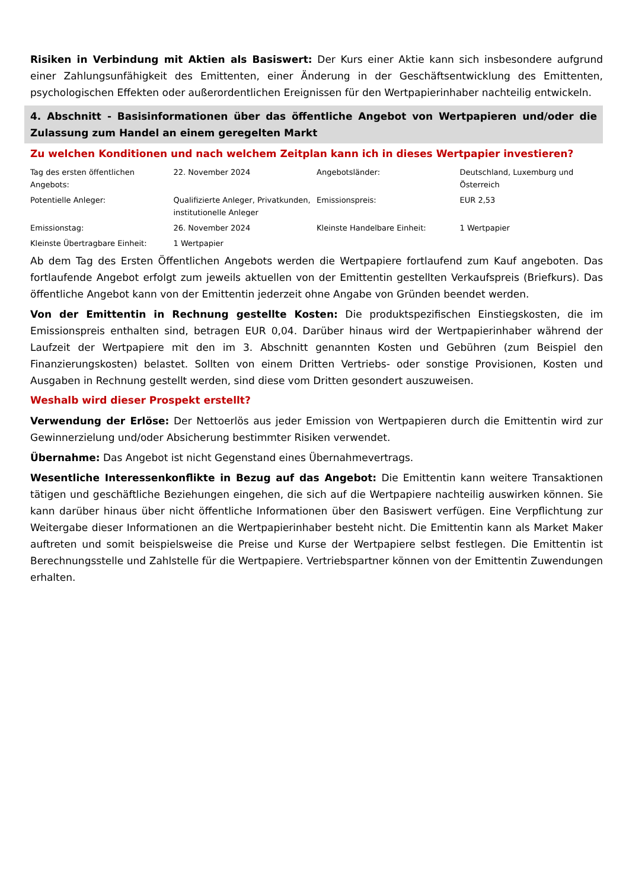Risiken in Verbindung mit Aktien als Basiswert: Der Kurs einer Aktie kann sich insbesondere aufgrund einer Zahlungsunfähigkeit des Emittenten, einer Änderung in der Geschäftsentwicklung des Emittenten, psychologischen Effekten oder außerordentlichen Ereignissen für den Wertpapierinhaber nachteilig entwickeln.
4. Abschnitt - Basisinformationen über das öffentliche Angebot von Wertpapieren und/oder die Zulassung zum Handel an einem geregelten Markt
Zu welchen Konditionen und nach welchem Zeitplan kann ich in dieses Wertpapier investieren?
| Tag des ersten öffentlichen Angebots: | 22. November 2024 | Angebotsländer: | Deutschland, Luxemburg und Österreich |
| Potentielle Anleger: | Qualifizierte Anleger, Privatkunden, institutionelle Anleger | Emissionspreis: | EUR 2,53 |
| Emissionstag: | 26. November 2024 | Kleinste Handelbare Einheit: | 1 Wertpapier |
| Kleinste Übertragbare Einheit: | 1 Wertpapier | | |
Ab dem Tag des Ersten Öffentlichen Angebots werden die Wertpapiere fortlaufend zum Kauf angeboten. Das fortlaufende Angebot erfolgt zum jeweils aktuellen von der Emittentin gestellten Verkaufspreis (Briefkurs). Das öffentliche Angebot kann von der Emittentin jederzeit ohne Angabe von Gründen beendet werden.
Von der Emittentin in Rechnung gestellte Kosten: Die produktspezifischen Einstiegskosten, die im Emissionspreis enthalten sind, betragen EUR 0,04. Darüber hinaus wird der Wertpapierinhaber während der Laufzeit der Wertpapiere mit den im 3. Abschnitt genannten Kosten und Gebühren (zum Beispiel den Finanzierungskosten) belastet. Sollten von einem Dritten Vertriebs- oder sonstige Provisionen, Kosten und Ausgaben in Rechnung gestellt werden, sind diese vom Dritten gesondert auszuweisen.
Weshalb wird dieser Prospekt erstellt?
Verwendung der Erlöse: Der Nettoerlös aus jeder Emission von Wertpapieren durch die Emittentin wird zur Gewinnerzielung und/oder Absicherung bestimmter Risiken verwendet.
Übernahme: Das Angebot ist nicht Gegenstand eines Übernahmevertrags.
Wesentliche Interessenkonflikte in Bezug auf das Angebot: Die Emittentin kann weitere Transaktionen tätigen und geschäftliche Beziehungen eingehen, die sich auf die Wertpapiere nachteilig auswirken können. Sie kann darüber hinaus über nicht öffentliche Informationen über den Basiswert verfügen. Eine Verpflichtung zur Weitergabe dieser Informationen an die Wertpapierinhaber besteht nicht. Die Emittentin kann als Market Maker auftreten und somit beispielsweise die Preise und Kurse der Wertpapiere selbst festlegen. Die Emittentin ist Berechnungsstelle und Zahlstelle für die Wertpapiere. Vertriebspartner können von der Emittentin Zuwendungen erhalten.